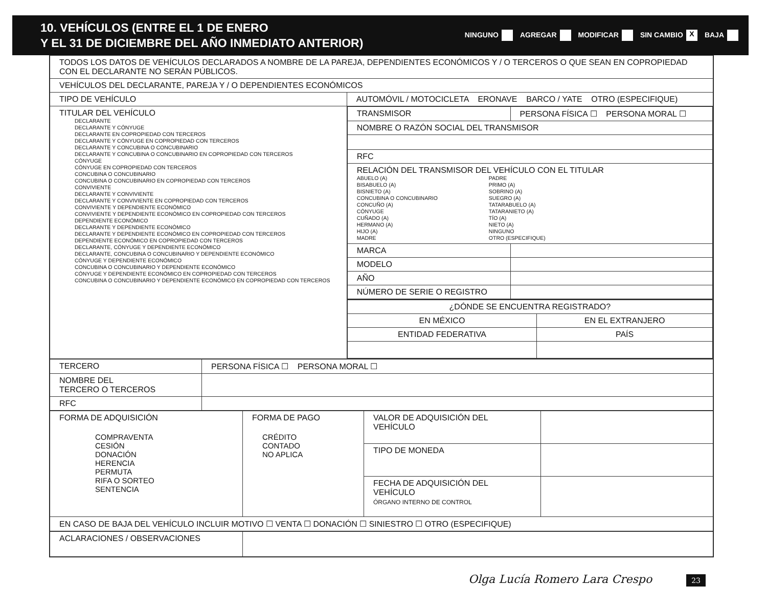10. VEHÍCULOS (ENTRE EL 1 DE ENERO
Y EL 31 DE DICIEMBRE DEL AÑO INMEDIATO ANTERIOR)
NINGUNO AGREGAR MODIFICAR SIN CAMBIO X BAJA
| TODOS LOS DATOS DE VEHÍCULOS DECLARADOS A NOMBRE DE LA PAREJA, DEPENDIENTES ECONÓMICOS Y / O TERCEROS O QUE SEAN EN COPROPIEDAD CON EL DECLARANTE NO SERÁN PÚBLICOS. | | |
| VEHÍCULOS DEL DECLARANTE, PAREJA Y / O DEPENDIENTES ECONÓMICOS | | |
| TIPO DE VEHÍCULO | AUTOMÓVIL / MOTOCICLETA ERONAVE BARCO / YATE OTRO (ESPECIFIQUE) | |
| TITULAR DEL VEHÍCULO DECLARANTE DECLARANTE Y CÓNYUGE DECLARANTE EN COPROPIEDAD CON TERCEROS DECLARANTE Y CÓNYUGE EN COPROPIEDAD CON TERCEROS DECLARANTE Y CONCUBINA O CONCUBINARIO DECLARANTE Y CONCUBINA O CONCUBINARIO EN COPROPIEDAD CON TERCEROS CÓNYUGE CÓNYUGE EN COPROPIEDAD CON TERCEROS CONCUBINA O CONCUBINARIO CONCUBINA O CONCUBINARIO EN COPROPIEDAD CON TERCEROS CONVIVIENTE DECLARANTE Y CONVIVIENTE DECLARANTE Y CONVIVIENTE EN COPROPIEDAD CON TERCEROS CONVIVIENTE Y DEPENDIENTE ECONÓMICO CONVIVIENTE Y DEPENDIENTE ECONÓMICO EN COPROPIEDAD CON TERCEROS DEPENDIENTE ECONÓMICO DECLARANTE Y DEPENDIENTE ECONÓMICO DECLARANTE Y DEPENDIENTE ECONÓMICO EN COPROPIEDAD CON TERCEROS DEPENDIENTE ECONÓMICO EN COPROPIEDAD CON TERCEROS DECLARANTE, CÓNYUGE Y DEPENDIENTE ECONÓMICO DECLARANTE, CONCUBINA O CONCUBINARIO Y DEPENDIENTE ECONÓMICO CÓNYUGE Y DEPENDIENTE ECONÓMICO CONCUBINA O CONCUBINARIO Y DEPENDIENTE ECONÓMICO CÓNYUGE Y DEPENDIENTE ECONÓMICO EN COPROPIEDAD CON TERCEROS CONCUBINA O CONCUBINARIO Y DEPENDIENTE ECONÓMICO EN COPROPIEDAD CON TERCEROS | | / TRANSMISOR / PERSONA FÍSICA ☐ PERSONA MORAL ☐ / / NOMBRE O RAZÓN SOCIAL DEL TRANSMISOR / / / RFC / / / RELACIÓN DEL TRANSMISOR DEL VEHÍCULO CON EL TITULAR ABUELO (A) BISABUELO (A) BISNIETO (A) CONCUBINA O CONCUBINARIO CONCUÑO (A) CÓNYUGE CUÑADO (A) HERMANO (A) HIJO (A) MADRE PADRE PRIMO (A) SOBRINO (A) SUEGRO (A) TATARABUELO (A) TATARANIETO (A) TÍO (A) NIETO (A) NINGUNO OTRO (ESPECIFIQUE) / / / MARCA / / / MODELO / / / AÑO / / / NÚMERO DE SERIE O REGISTRO / / |
| | | / ¿DÓNDE SE ENCUENTRA REGISTRADO? / / / EN MÉXICO / EN EL EXTRANJERO / / ENTIDAD FEDERATIVA / PAÍS / |
| TERCERO | PERSONA FÍSICA ☐ PERSONA MORAL ☐ |
| NOMBRE DEL TERCERO O TERCEROS | |
| RFC | |
| FORMA DE ADQUISICIÓN COMPRAVENTA CESIÓN DONACIÓN HERENCIA PERMUTA RIFA O SORTEO SENTENCIA | FORMA DE PAGO CRÉDITO CONTADO NO APLICA | VALOR DE ADQUISICIÓN DEL VEHÍCULO | |
| | | TIPO DE MONEDA | |
| | | FECHA DE ADQUISICIÓN DEL VEHÍCULO ÓRGANO INTERNO DE CONTROL | |
| EN CASO DE BAJA DEL VEHÍCULO INCLUIR MOTIVO ☐ VENTA ☐ DONACIÓN ☐ SINIESTRO ☐ OTRO (ESPECIFIQUE) | | | |
| ACLARACIONES / OBSERVACIONES | |
Olga Lucía Romero Lara Crespo 23